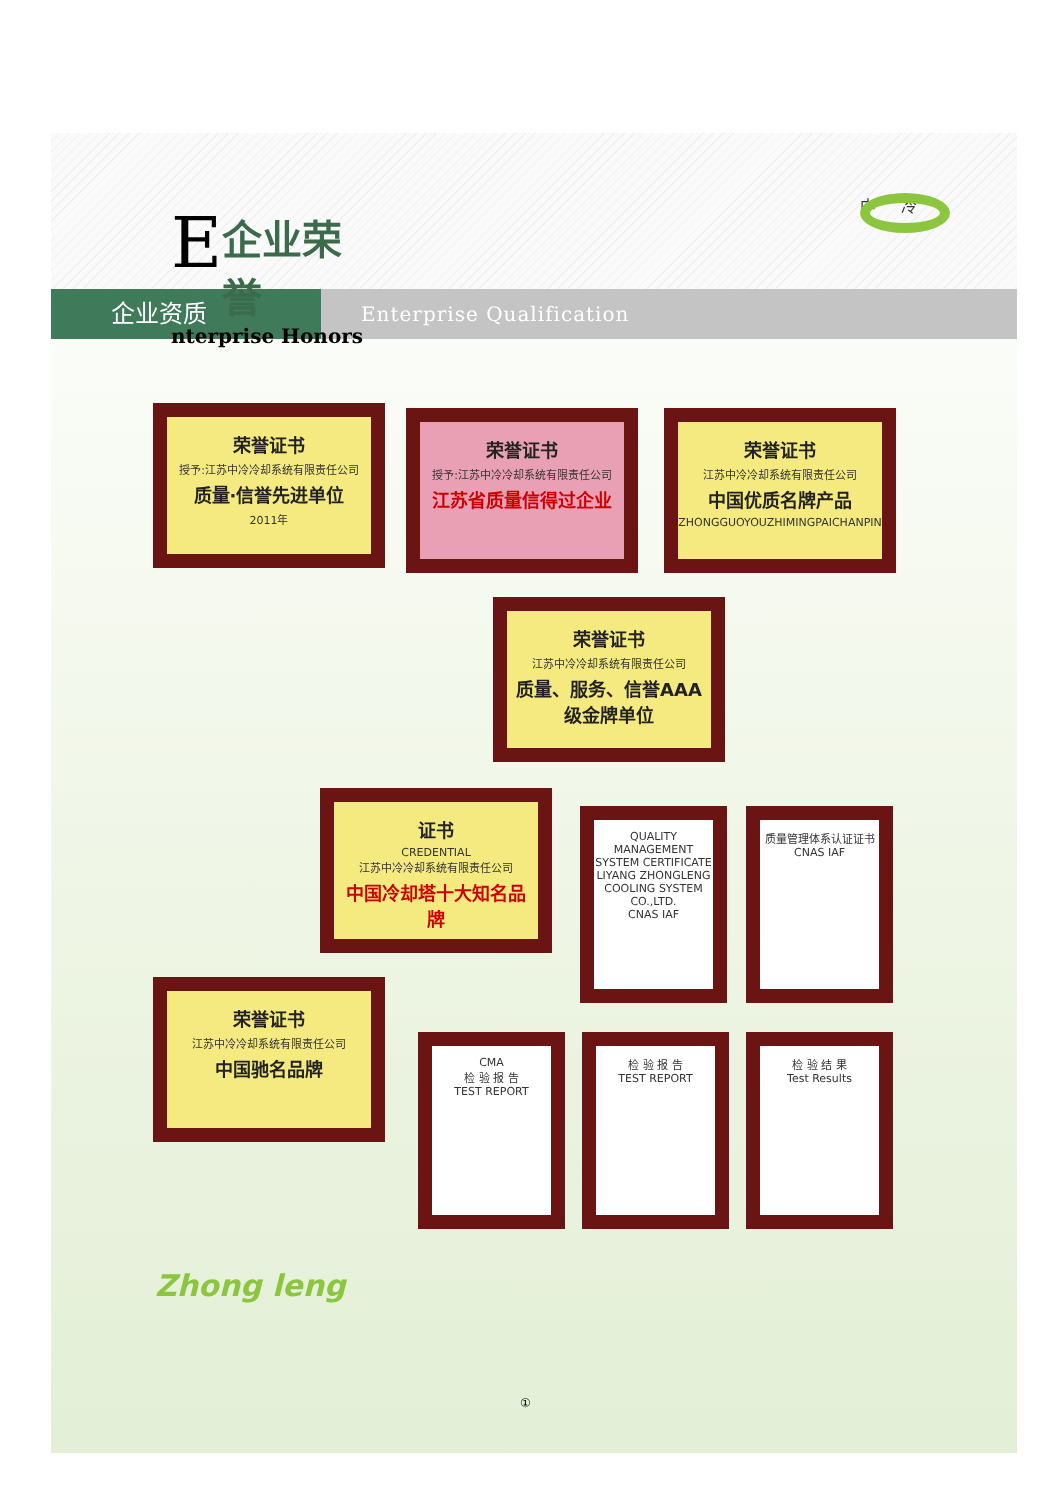E
企业荣誉
nterprise Honors
中 冷
企业资质
Enterprise Qualification
荣誉证书
授予:江苏中冷冷却系统有限责任公司
质量·信誉先进单位
2011年
荣誉证书
授予:江苏中冷冷却系统有限责任公司
江苏省质量信得过企业
荣誉证书
江苏中冷冷却系统有限责任公司
中国优质名牌产品
ZHONGGUOYOUZHIMINGPAICHANPIN
荣誉证书
江苏中冷冷却系统有限责任公司
质量、服务、信誉AAA级金牌单位
证书
CREDENTIAL
江苏中冷冷却系统有限责任公司
中国冷却塔十大知名品牌
QUALITY MANAGEMENT SYSTEM CERTIFICATE
LIYANG ZHONGLENG COOLING SYSTEM CO.,LTD.
CNAS IAF
质量管理体系认证证书
CNAS IAF
荣誉证书
江苏中冷冷却系统有限责任公司
中国驰名品牌
CMA
检 验 报 告
TEST REPORT
检 验 报 告
TEST REPORT
检 验 结 果
Test Results
Zhong leng
①